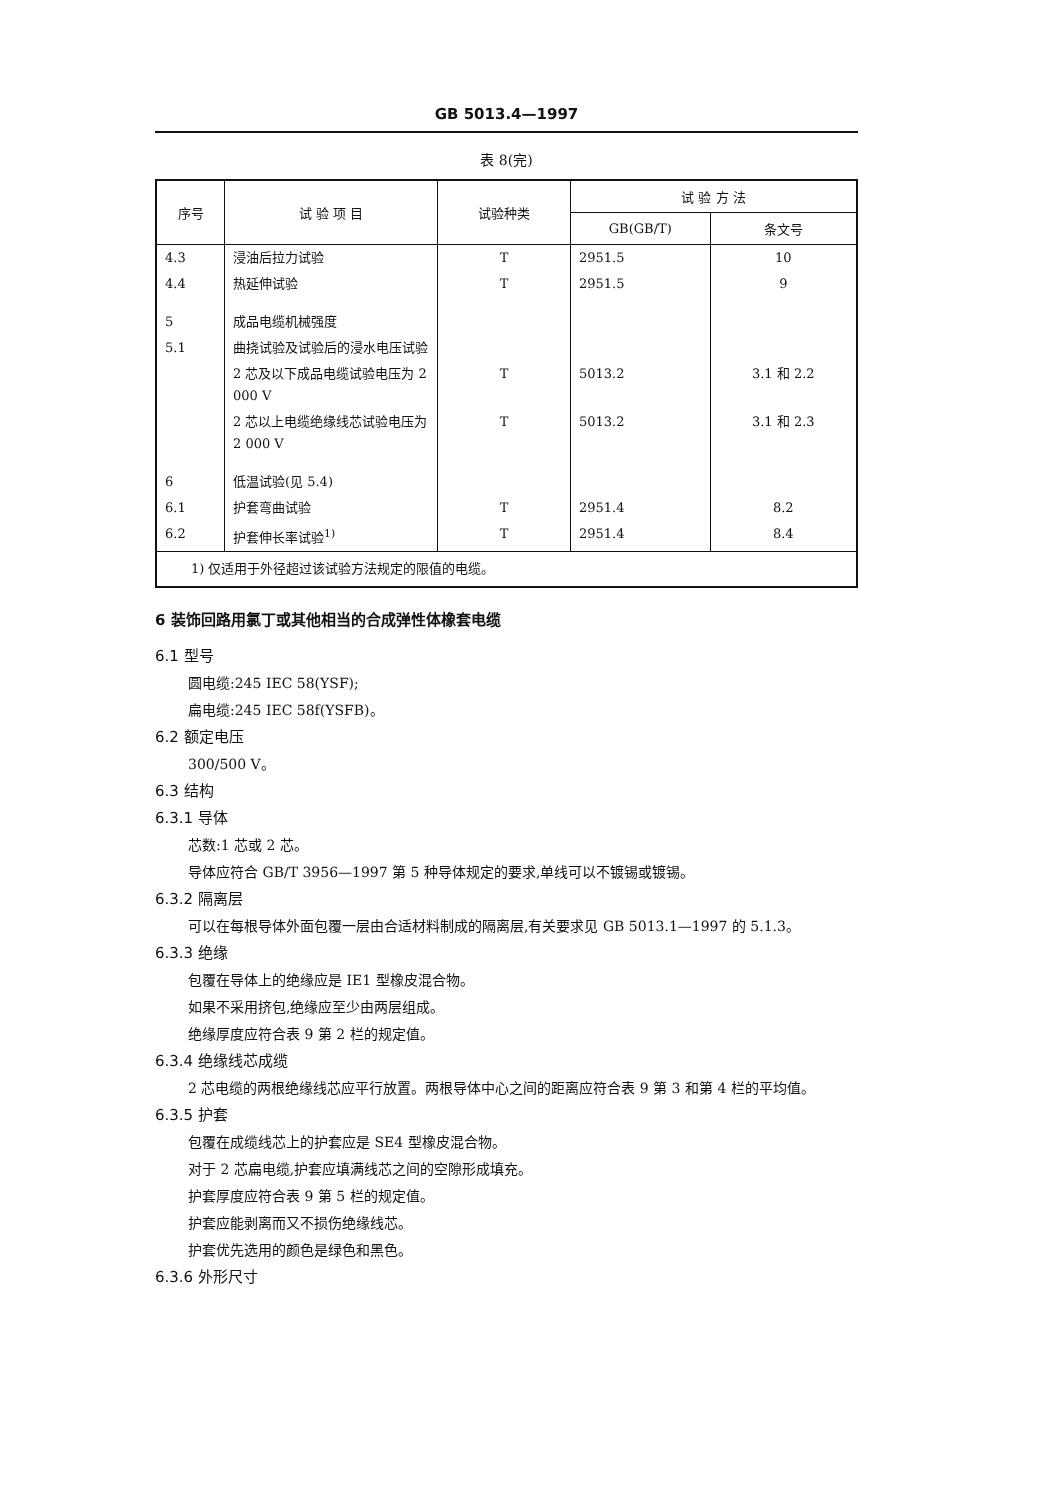GB 5013.4—1997
表 8(完)
| 序号 | 试 验 项 目 | 试验种类 | 试 验 方 法 | |
| --- | --- | --- | --- | --- |
| | | | GB(GB/T) | 条文号 |
| 4.3 | 浸油后拉力试验 | T | 2951.5 | 10 |
| 4.4 | 热延伸试验 | T | 2951.5 | 9 |
| 5 | 成品电缆机械强度 | | | |
| 5.1 | 曲挠试验及试验后的浸水电压试验 | | | |
| | 2 芯及以下成品电缆试验电压为 2 000 V | T | 5013.2 | 3.1 和 2.2 |
| | 2 芯以上电缆绝缘线芯试验电压为 2 000 V | T | 5013.2 | 3.1 和 2.3 |
| 6 | 低温试验(见 5.4) | | | |
| 6.1 | 护套弯曲试验 | T | 2951.4 | 8.2 |
| 6.2 | 护套伸长率试验<sup>1)</sup> | T | 2951.4 | 8.4 |
| 1) 仅适用于外径超过该试验方法规定的限值的电缆。 | | | | |
6 装饰回路用氯丁或其他相当的合成弹性体橡套电缆
6.1 型号
圆电缆:245 IEC 58(YSF);
扁电缆:245 IEC 58f(YSFB)。
6.2 额定电压
300/500 V。
6.3 结构
6.3.1 导体
芯数:1 芯或 2 芯。
导体应符合 GB/T 3956—1997 第 5 种导体规定的要求,单线可以不镀锡或镀锡。
6.3.2 隔离层
可以在每根导体外面包覆一层由合适材料制成的隔离层,有关要求见 GB 5013.1—1997 的 5.1.3。
6.3.3 绝缘
包覆在导体上的绝缘应是 IE1 型橡皮混合物。
如果不采用挤包,绝缘应至少由两层组成。
绝缘厚度应符合表 9 第 2 栏的规定值。
6.3.4 绝缘线芯成缆
2 芯电缆的两根绝缘线芯应平行放置。两根导体中心之间的距离应符合表 9 第 3 和第 4 栏的平均值。
6.3.5 护套
包覆在成缆线芯上的护套应是 SE4 型橡皮混合物。
对于 2 芯扁电缆,护套应填满线芯之间的空隙形成填充。
护套厚度应符合表 9 第 5 栏的规定值。
护套应能剥离而又不损伤绝缘线芯。
护套优先选用的颜色是绿色和黑色。
6.3.6 外形尺寸